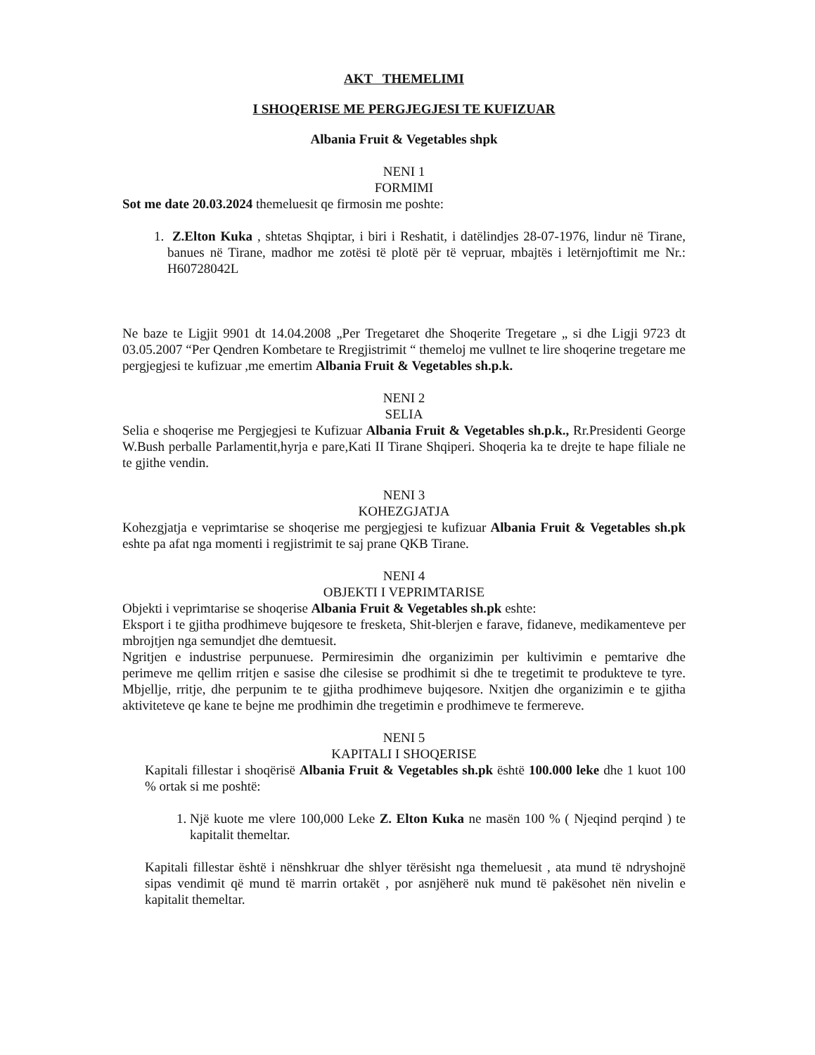AKT THEMELIMI
I SHOQERISE ME PERGJEGJESI TE KUFIZUAR
Albania Fruit & Vegetables shpk
NENI 1
FORMIMI
Sot me date 20.03.2024 themeluesit qe firmosin me poshte:
1. Z.Elton Kuka , shtetas Shqiptar, i biri i Reshatit, i datëlindjes 28-07-1976, lindur në Tirane, banues në Tirane, madhor me zotësi të plotë për të vepruar, mbajtës i letërnjoftimit me Nr.: H60728042L
Ne baze te Ligjit 9901 dt 14.04.2008 „Per Tregetaret dhe Shoqerite Tregetare „ si dhe Ligji 9723 dt 03.05.2007 “Per Qendren Kombetare te Rregjistrimit “ themeloj me vullnet te lire shoqerine tregetare me pergjegjesi te kufizuar ,me emertim Albania Fruit & Vegetables sh.p.k.
NENI 2
SELIA
Selia e shoqerise me Pergjegjesi te Kufizuar Albania Fruit & Vegetables sh.p.k., Rr.Presidenti George W.Bush perballe Parlamentit,hyrja e pare,Kati II Tirane Shqiperi. Shoqeria ka te drejte te hape filiale ne te gjithe vendin.
NENI 3
KOHEZGJATJA
Kohezgjatja e veprimtarise se shoqerise me pergjegjesi te kufizuar Albania Fruit & Vegetables sh.pk eshte pa afat nga momenti i regjistrimit te saj prane QKB Tirane.
NENI 4
OBJEKTI I VEPRIMTARISE
Objekti i veprimtarise se shoqerise Albania Fruit & Vegetables sh.pk eshte:
Eksport i te gjitha prodhimeve bujqesore te fresketa, Shit-blerjen e farave, fidaneve, medikamenteve per mbrojtjen nga semundjet dhe demtuesit.
Ngritjen e industrise perpunuese. Permiresimin dhe organizimin per kultivimin e pemtarive dhe perimeve me qellim rritjen e sasise dhe cilesise se prodhimit si dhe te tregetimit te produkteve te tyre. Mbjellje, rritje, dhe perpunim te te gjitha prodhimeve bujqesore. Nxitjen dhe organizimin e te gjitha aktiviteteve qe kane te bejne me prodhimin dhe tregetimin e prodhimeve te fermereve.
NENI 5
KAPITALI I SHOQERISE
Kapitali fillestar i shoqërisë Albania Fruit & Vegetables sh.pk është 100.000 leke dhe 1 kuot 100 % ortak si me poshtë:
1. Një kuote me vlere 100,000 Leke Z. Elton Kuka ne masën 100 % ( Njeqind perqind ) te kapitalit themeltar.
Kapitali fillestar është i nënshkruar dhe shlyer tërësisht nga themeluesit , ata mund të ndryshojnë sipas vendimit që mund të marrin ortakët , por asnjëherë nuk mund të pakësohet nën nivelin e kapitalit themeltar.